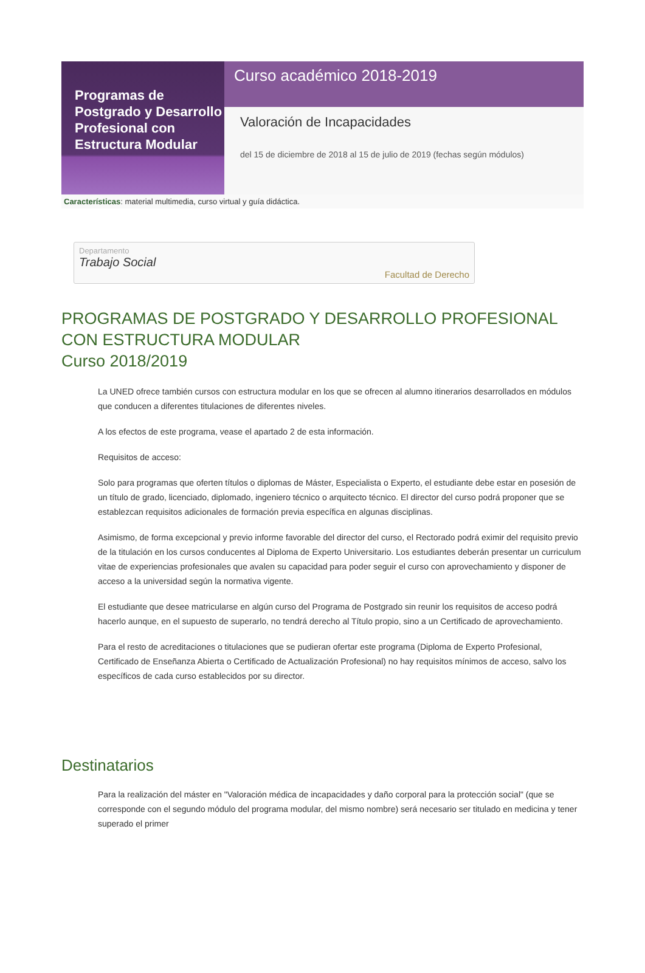Programas de Postgrado y Desarrollo Profesional con Estructura Modular
Curso académico 2018-2019
Valoración de Incapacidades
del 15 de diciembre de 2018 al 15 de julio de 2019 (fechas según módulos)
Características: material multimedia, curso virtual y guía didáctica.
Departamento
Trabajo Social
Facultad de Derecho
PROGRAMAS DE POSTGRADO Y DESARROLLO PROFESIONAL CON ESTRUCTURA MODULAR
Curso 2018/2019
La UNED ofrece también cursos con estructura modular en los que se ofrecen al alumno itinerarios desarrollados en módulos que conducen a diferentes titulaciones de diferentes niveles.
A los efectos de este programa, vease el apartado 2 de esta información.
Requisitos de acceso:
Solo para programas que oferten títulos o diplomas de Máster, Especialista o Experto, el estudiante debe estar en posesión de un título de grado, licenciado, diplomado, ingeniero técnico o arquitecto técnico. El director del curso podrá proponer que se establezcan requisitos adicionales de formación previa específica en algunas disciplinas.
Asimismo, de forma excepcional y previo informe favorable del director del curso, el Rectorado podrá eximir del requisito previo de la titulación en los cursos conducentes al Diploma de Experto Universitario. Los estudiantes deberán presentar un curriculum vitae de experiencias profesionales que avalen su capacidad para poder seguir el curso con aprovechamiento y disponer de acceso a la universidad según la normativa vigente.
El estudiante que desee matricularse en algún curso del Programa de Postgrado sin reunir los requisitos de acceso podrá hacerlo aunque, en el supuesto de superarlo, no tendrá derecho al Título propio, sino a un Certificado de aprovechamiento.
Para el resto de acreditaciones o titulaciones que se pudieran ofertar este programa (Diploma de Experto Profesional, Certificado de Enseñanza Abierta o Certificado de Actualización Profesional) no hay requisitos mínimos de acceso, salvo los específicos de cada curso establecidos por su director.
Destinatarios
Para la realización del máster en "Valoración médica de incapacidades y daño corporal para la protección social" (que se corresponde con el segundo módulo del programa modular, del mismo nombre) será necesario ser titulado en medicina y tener superado el primer